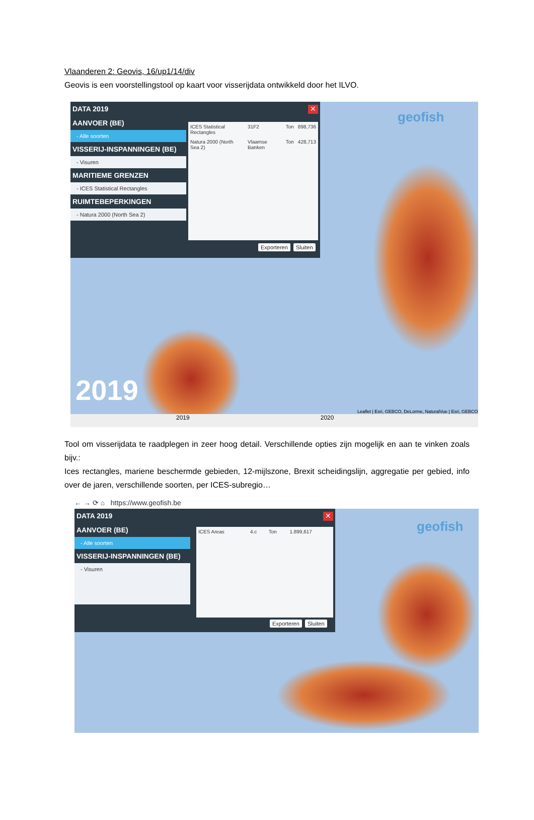Vlaanderen 2: Geovis, 16/up1/14/div
Geovis is een voorstellingstool op kaart voor visserijdata ontwikkeld door het ILVO.
✕
DATA 2019
AANVOER (BE)
- Alle soorten
VISSERIJ-INSPANNINGEN (BE)
- Visuren
MARITIEME GRENZEN
- ICES Statistical Rectangles
RUIMTEBEPERKINGEN
- Natura 2000 (North Sea 2)
| ICES Statistical Rectangles | 31F2 | Ton | 898,736 |
| Natura 2000 (North Sea 2) | Vlaamse Banken | Ton | 428,713 |
Exporteren Sluiten
geofish
2019
Leaflet | Esri, GEBCO, DeLorme, NaturalVue | Esri, GEBCO
2019 2020
Tool om visserijdata te raadplegen in zeer hoog detail. Verschillende opties zijn mogelijk en aan te vinken zoals bijv.:
Ices rectangles, mariene beschermde gebieden, 12-mijlszone, Brexit scheidingslijn, aggregatie per gebied, info over de jaren, verschillende soorten, per ICES-subregio…
← → ⟳ ⌂ https://www.geofish.be
✕
DATA 2019
AANVOER (BE)
- Alle soorten
VISSERIJ-INSPANNINGEN (BE)
- Visuren
| ICES Areas | 4.c | Ton | 1.899,617 |
Exporteren Sluiten
geofish